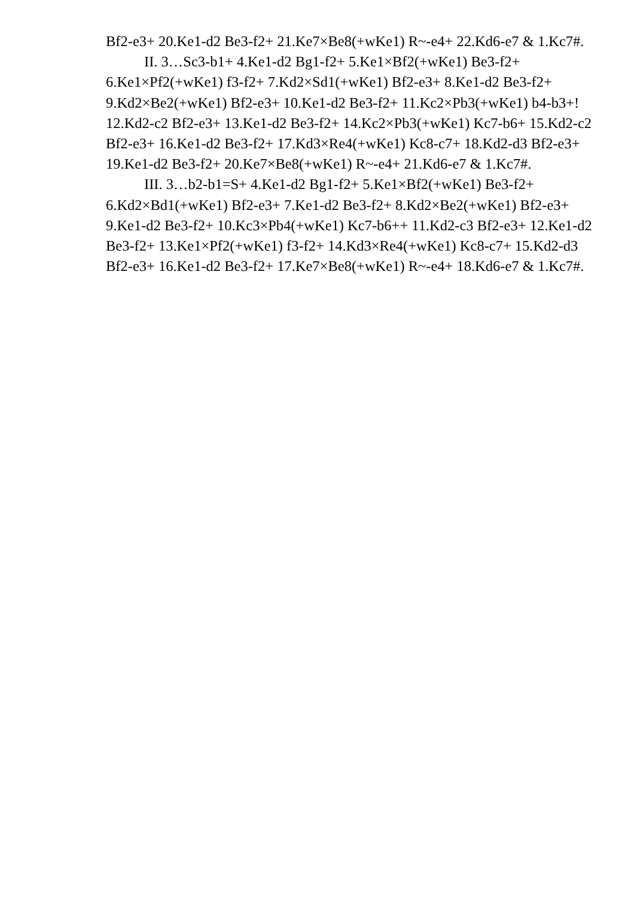Bf2-e3+ 20.Ke1-d2 Be3-f2+ 21.Ke7×Be8(+wKe1) R~-e4+ 22.Kd6-e7 & 1.Kc7#.
II. 3…Sc3-b1+ 4.Ke1-d2 Bg1-f2+ 5.Ke1×Bf2(+wKe1) Be3-f2+ 6.Ke1×Pf2(+wKe1) f3-f2+ 7.Kd2×Sd1(+wKe1) Bf2-e3+ 8.Ke1-d2 Be3-f2+ 9.Kd2×Be2(+wKe1) Bf2-e3+ 10.Ke1-d2 Be3-f2+ 11.Kc2×Pb3(+wKe1) b4-b3+! 12.Kd2-c2 Bf2-e3+ 13.Ke1-d2 Be3-f2+ 14.Kc2×Pb3(+wKe1) Kc7-b6+ 15.Kd2-c2 Bf2-e3+ 16.Ke1-d2 Be3-f2+ 17.Kd3×Re4(+wKe1) Kc8-c7+ 18.Kd2-d3 Bf2-e3+ 19.Ke1-d2 Be3-f2+ 20.Ke7×Be8(+wKe1) R~-e4+ 21.Kd6-e7 & 1.Kc7#.
III. 3…b2-b1=S+ 4.Ke1-d2 Bg1-f2+ 5.Ke1×Bf2(+wKe1) Be3-f2+ 6.Kd2×Bd1(+wKe1) Bf2-e3+ 7.Ke1-d2 Be3-f2+ 8.Kd2×Be2(+wKe1) Bf2-e3+ 9.Ke1-d2 Be3-f2+ 10.Kc3×Pb4(+wKe1) Kc7-b6++ 11.Kd2-c3 Bf2-e3+ 12.Ke1-d2 Be3-f2+ 13.Ke1×Pf2(+wKe1) f3-f2+ 14.Kd3×Re4(+wKe1) Kc8-c7+ 15.Kd2-d3 Bf2-e3+ 16.Ke1-d2 Be3-f2+ 17.Ke7×Be8(+wKe1) R~-e4+ 18.Kd6-e7 & 1.Kc7#.